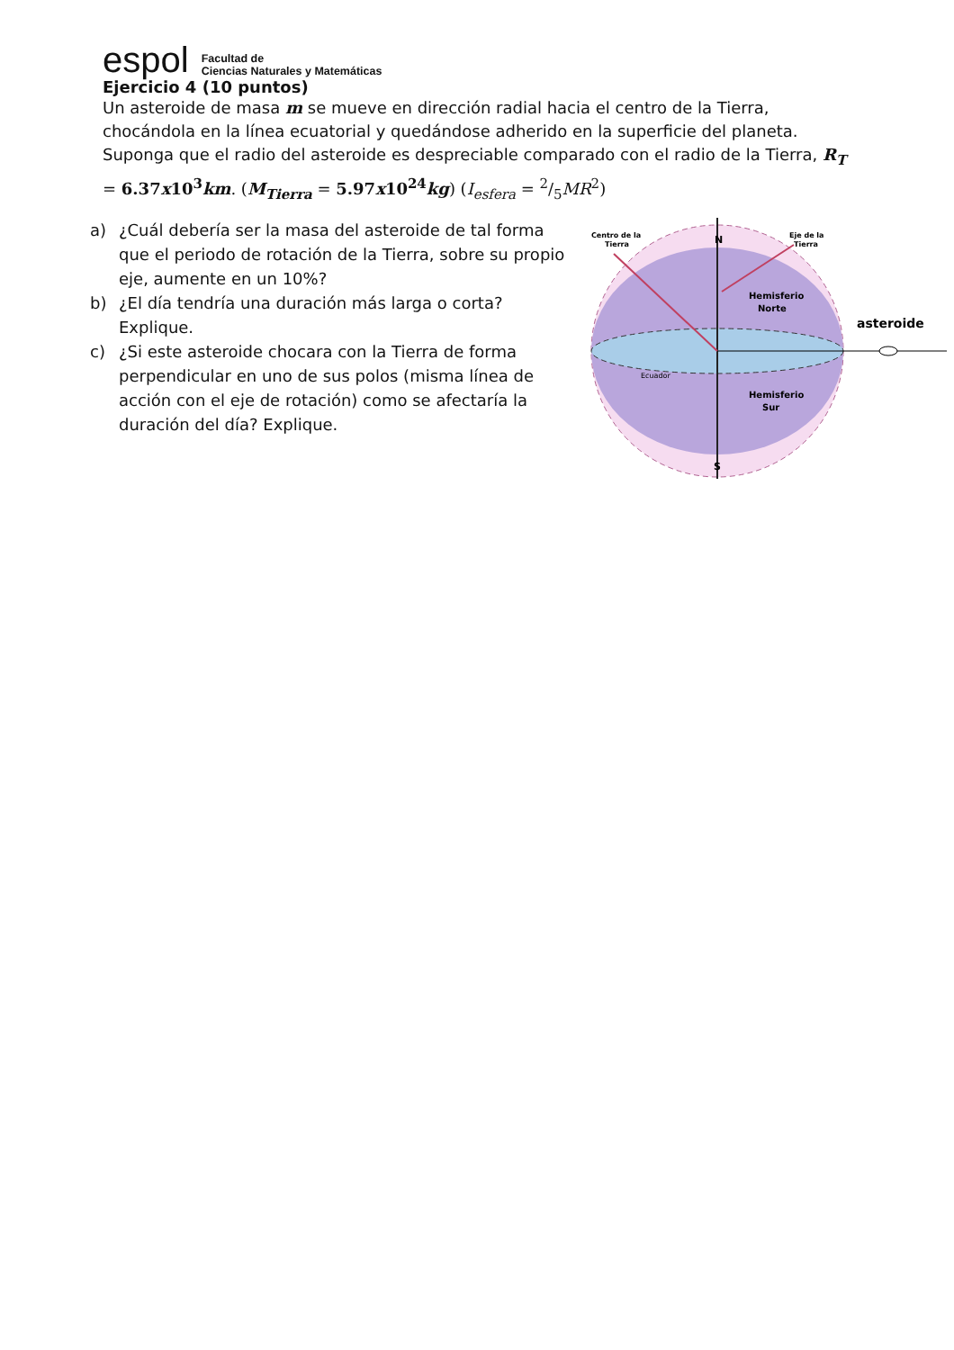espol
Facultad de
Ciencias Naturales y Matemáticas
Ejercicio 4 (10 puntos)
Un asteroide de masa m se mueve en dirección radial hacia el centro de la Tierra, chocándola en la línea ecuatorial y quedándose adherido en la superficie del planeta. Suponga que el radio del asteroide es despreciable comparado con el radio de la Tierra, R<sub>T</sub> = 6.37x10<sup>3</sup>km. (M<sub>Tierra</sub> = 5.97x10<sup>24</sup>kg) (I<sub>esfera</sub> = 2/5MR<sup>2</sup>)
a) ¿Cuál debería ser la masa del asteroide de tal forma que el periodo de rotación de la Tierra, sobre su propio eje, aumente en un 10%?
b) ¿El día tendría una duración más larga o corta? Explique.
c) ¿Si este asteroide chocara con la Tierra de forma perpendicular en uno de sus polos (misma línea de acción con el eje de rotación) como se afectaría la duración del día? Explique.
Centro de la
Tierra
N
Eje de la
Tierra
Hemisferio
Norte
asteroide
Ecuador
Hemisferio
Sur
S